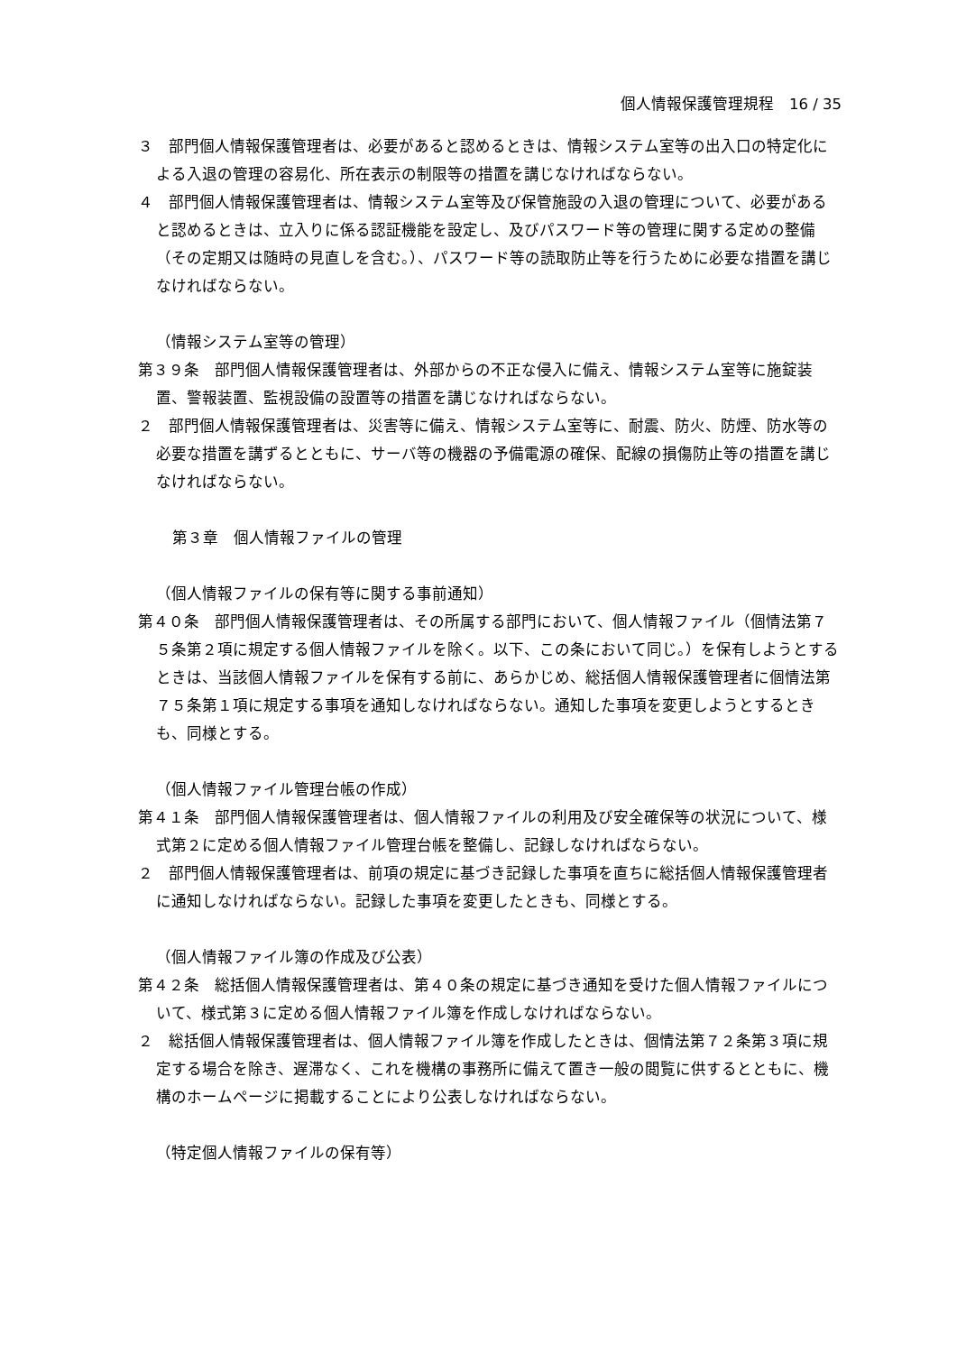個人情報保護管理規程　16 / 35
３　部門個人情報保護管理者は、必要があると認めるときは、情報システム室等の出入口の特定化による入退の管理の容易化、所在表示の制限等の措置を講じなければならない。
４　部門個人情報保護管理者は、情報システム室等及び保管施設の入退の管理について、必要があると認めるときは、立入りに係る認証機能を設定し、及びパスワード等の管理に関する定めの整備（その定期又は随時の見直しを含む。）、パスワード等の読取防止等を行うために必要な措置を講じなければならない。
（情報システム室等の管理）
第３９条　部門個人情報保護管理者は、外部からの不正な侵入に備え、情報システム室等に施錠装置、警報装置、監視設備の設置等の措置を講じなければならない。
２　部門個人情報保護管理者は、災害等に備え、情報システム室等に、耐震、防火、防煙、防水等の必要な措置を講ずるとともに、サーバ等の機器の予備電源の確保、配線の損傷防止等の措置を講じなければならない。
第３章　個人情報ファイルの管理
（個人情報ファイルの保有等に関する事前通知）
第４０条　部門個人情報保護管理者は、その所属する部門において、個人情報ファイル（個情法第７５条第２項に規定する個人情報ファイルを除く。以下、この条において同じ。）を保有しようとするときは、当該個人情報ファイルを保有する前に、あらかじめ、総括個人情報保護管理者に個情法第７５条第１項に規定する事項を通知しなければならない。通知した事項を変更しようとするときも、同様とする。
（個人情報ファイル管理台帳の作成）
第４１条　部門個人情報保護管理者は、個人情報ファイルの利用及び安全確保等の状況について、様式第２に定める個人情報ファイル管理台帳を整備し、記録しなければならない。
２　部門個人情報保護管理者は、前項の規定に基づき記録した事項を直ちに総括個人情報保護管理者に通知しなければならない。記録した事項を変更したときも、同様とする。
（個人情報ファイル簿の作成及び公表）
第４２条　総括個人情報保護管理者は、第４０条の規定に基づき通知を受けた個人情報ファイルについて、様式第３に定める個人情報ファイル簿を作成しなければならない。
２　総括個人情報保護管理者は、個人情報ファイル簿を作成したときは、個情法第７２条第３項に規定する場合を除き、遅滞なく、これを機構の事務所に備えて置き一般の閲覧に供するとともに、機構のホームページに掲載することにより公表しなければならない。
（特定個人情報ファイルの保有等）